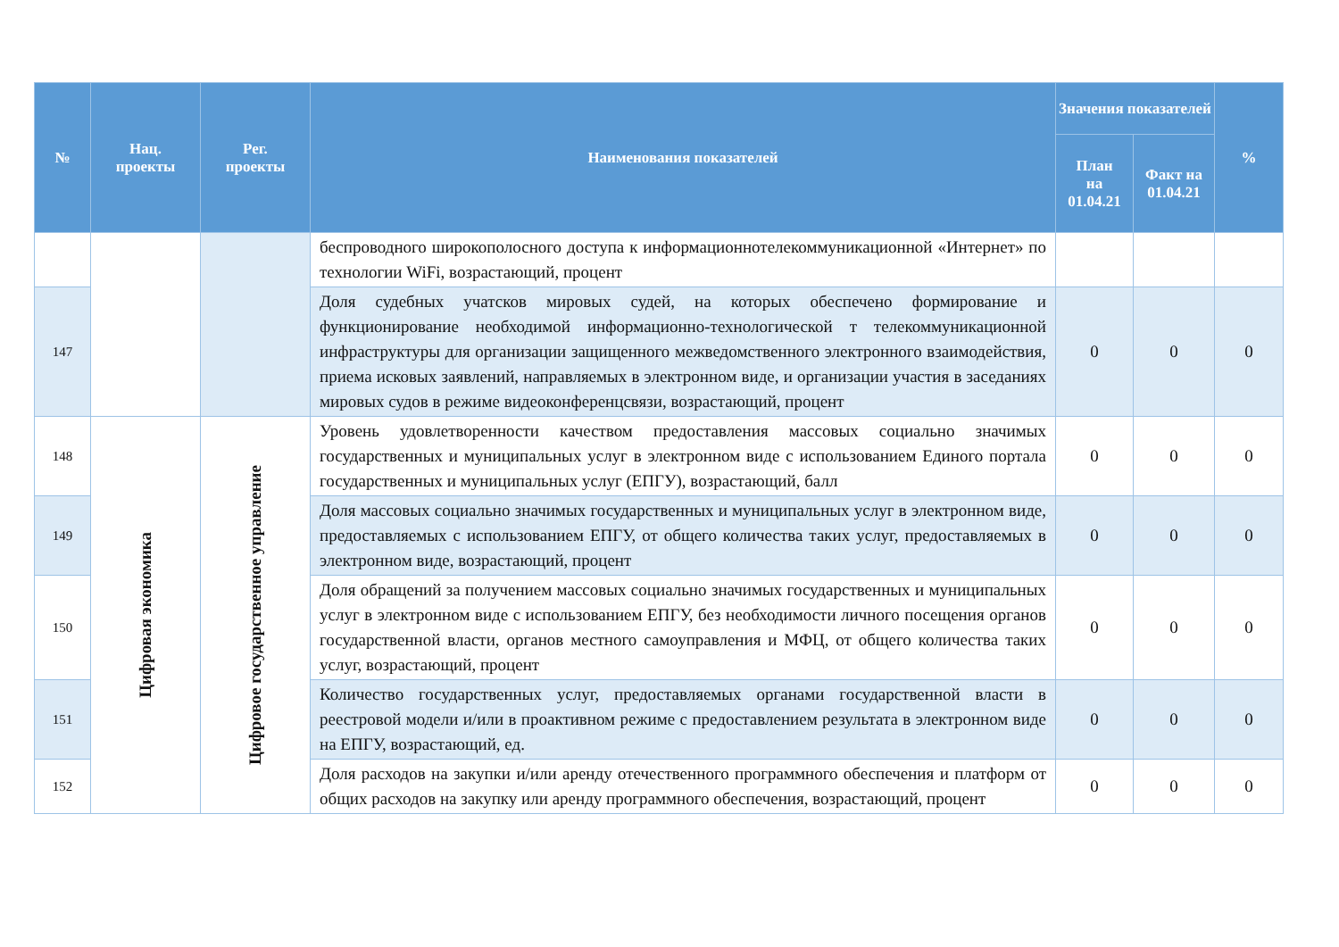| № | Нац. проекты | Рег. проекты | Наименования показателей | Значения показателей | | % |
| --- | --- | --- | --- | --- | --- | --- |
| | | | | План на 01.04.21 | Факт на 01.04.21 | |
| | | | беспроводного широкополосного доступа к информационнотелекоммуникационной «Интернет» по технологии WiFi, возрастающий, процент | | | |
| 147 | | | Доля судебных учатсков мировых судей, на которых обеспечено формирование и функционирование необходимой информационно-технологической т телекоммуникационной инфраструктуры для организации защищенного межведомственного электронного взаимодействия, приема исковых заявлений, направляемых в электронном виде, и организации участия в заседаниях мировых судов в режиме видеоконференцсвязи, возрастающий, процент | 0 | 0 | 0 |
| 148 | Цифровая экономика | Цифровое государственное управление | Уровень удовлетворенности качеством предоставления массовых социально значимых государственных и муниципальных услуг в электронном виде с использованием Единого портала государственных и муниципальных услуг (ЕПГУ), возрастающий, балл | 0 | 0 | 0 |
| 149 | | | Доля массовых социально значимых государственных и муниципальных услуг в электронном виде, предоставляемых с использованием ЕПГУ, от общего количества таких услуг, предоставляемых в электронном виде, возрастающий, процент | 0 | 0 | 0 |
| 150 | | | Доля обращений за получением массовых социально значимых государственных и муниципальных услуг в электронном виде с использованием ЕПГУ, без необходимости личного посещения органов государственной власти, органов местного самоуправления и МФЦ, от общего количества таких услуг, возрастающий, процент | 0 | 0 | 0 |
| 151 | | | Количество государственных услуг, предоставляемых органами государственной власти в реестровой модели и/или в проактивном режиме с предоставлением результата в электронном виде на ЕПГУ, возрастающий, ед. | 0 | 0 | 0 |
| 152 | | | Доля расходов на закупки и/или аренду отечественного программного обеспечения и платформ от общих расходов на закупку или аренду программного обеспечения, возрастающий, процент | 0 | 0 | 0 |